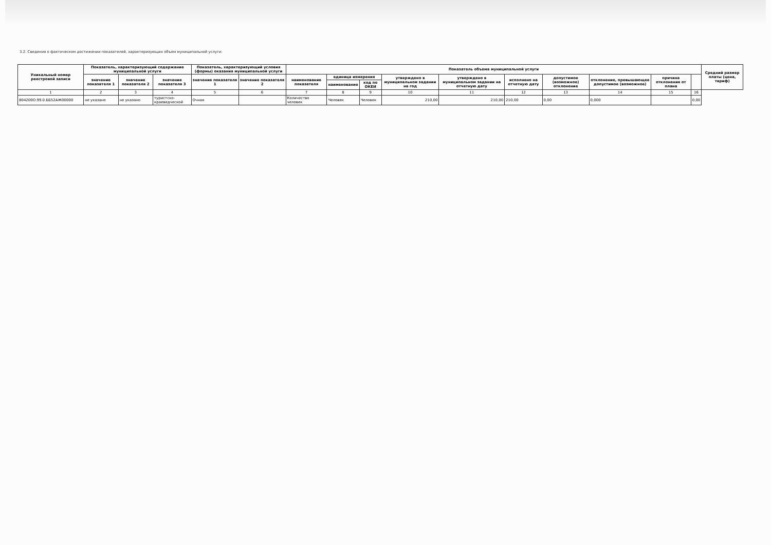3.2. Сведения о фактическом достижении показателей, характеризующих объем муниципальной услуги:
| Уникальный номер реестровой записи | Показатель, характеризующий содержание муниципальной услуги | | | Показатель, характеризующий условия (формы) оказания муниципальной услуги | | Показатель объема муниципальной услуги | | | | | | | | | | Средний размер платы (цена, тариф) |
| --- | --- | --- | --- | --- | --- | --- | --- | --- | --- | --- | --- | --- | --- | --- | --- | --- |
| | значение показателя 1 | значение показателя 2 | значение показателя 3 | значение показателя 1 | значение показателя 2 | наименование показателя | единица измерения | | утверждено в муниципальном задании на год | утверждено в муниципальном задании на отчетную дату | исполнено на отчетную дату | допустимое (возможное) отклонение | отклонение, превышающее допустимое (возможное) | причина отклонения от плана | | |
| | | | | | | | наименование | код по ОКЕИ | | | | | | | | |
| 1 | 2 | 3 | 4 | 5 | 6 | 7 | 8 | 9 | 10 | 11 | 12 | 13 | 14 | 15 | 16 | |
| 804200О.99.0.ББ52АЖ00000 | не указано | не указано | туристско-краеведческой | Очная | | Количество человек | Человек | Человек | 210,00 | 210,00 | 210,00 | 0,00 | 0,000 | | 0,00 | |